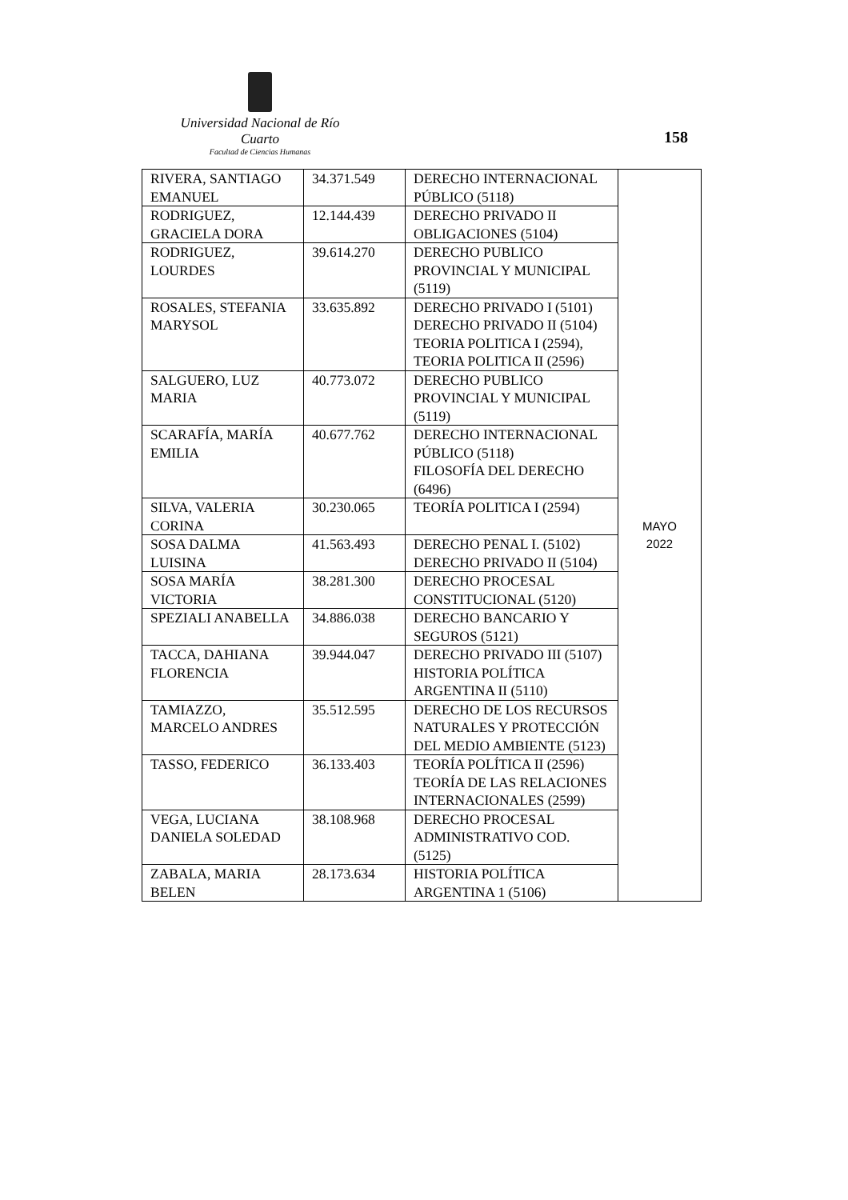Universidad Nacional de Río Cuarto
Facultad de Ciencias Humanas
158
| RIVERA, SANTIAGO EMANUEL | 34.371.549 | DERECHO INTERNACIONAL PÚBLICO (5118) | MAYO 2022 |
| RODRIGUEZ, GRACIELA DORA | 12.144.439 | DERECHO PRIVADO II OBLIGACIONES (5104) | |
| RODRIGUEZ, LOURDES | 39.614.270 | DERECHO PUBLICO PROVINCIAL Y MUNICIPAL (5119) | |
| ROSALES, STEFANIA MARYSOL | 33.635.892 | DERECHO PRIVADO I (5101) DERECHO PRIVADO II (5104) TEORIA POLITICA I (2594), TEORIA POLITICA II (2596) | |
| SALGUERO, LUZ MARIA | 40.773.072 | DERECHO PUBLICO PROVINCIAL Y MUNICIPAL (5119) | |
| SCARAFÍA, MARÍA EMILIA | 40.677.762 | DERECHO INTERNACIONAL PÚBLICO (5118) FILOSOFÍA DEL DERECHO (6496) | |
| SILVA, VALERIA CORINA | 30.230.065 | TEORÍA POLITICA I (2594) | |
| SOSA DALMA LUISINA | 41.563.493 | DERECHO PENAL I. (5102) DERECHO PRIVADO II (5104) | |
| SOSA MARÍA VICTORIA | 38.281.300 | DERECHO PROCESAL CONSTITUCIONAL (5120) | |
| SPEZIALI ANABELLA | 34.886.038 | DERECHO BANCARIO Y SEGUROS (5121) | |
| TACCA, DAHIANA FLORENCIA | 39.944.047 | DERECHO PRIVADO III (5107) HISTORIA POLÍTICA ARGENTINA II (5110) | |
| TAMIAZZO, MARCELO ANDRES | 35.512.595 | DERECHO DE LOS RECURSOS NATURALES Y PROTECCIÓN DEL MEDIO AMBIENTE (5123) | |
| TASSO, FEDERICO | 36.133.403 | TEORÍA POLÍTICA II (2596) TEORÍA DE LAS RELACIONES INTERNACIONALES (2599) | |
| VEGA, LUCIANA DANIELA SOLEDAD | 38.108.968 | DERECHO PROCESAL ADMINISTRATIVO COD. (5125) | |
| ZABALA, MARIA BELEN | 28.173.634 | HISTORIA POLÍTICA ARGENTINA 1 (5106) | |